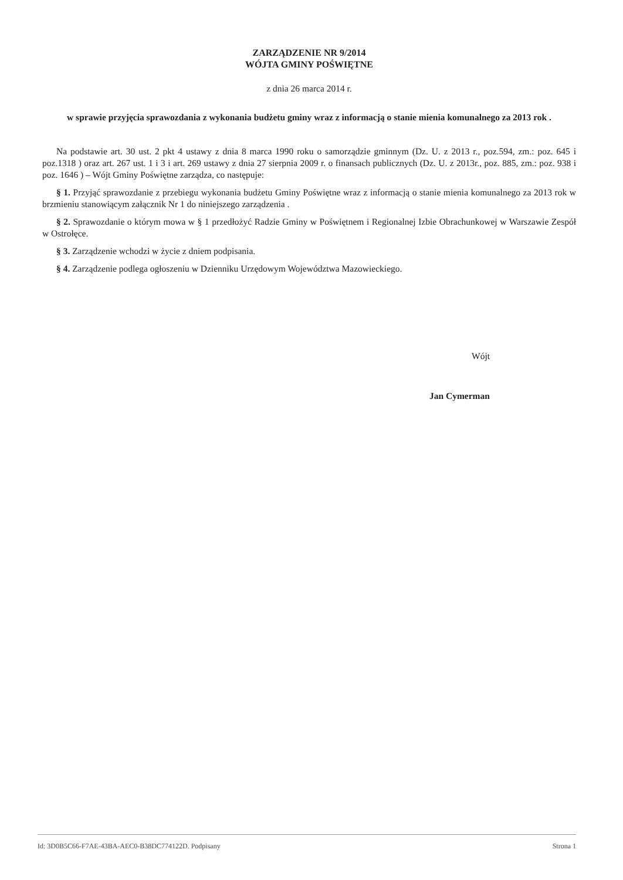ZARZĄDZENIE NR 9/2014
WÓJTA GMINY POŚWIĘTNE
z dnia 26 marca 2014 r.
w sprawie przyjęcia sprawozdania z wykonania budżetu gminy wraz z informacją o stanie mienia komunalnego za 2013 rok .
Na podstawie art. 30 ust. 2 pkt 4 ustawy z dnia 8 marca 1990 roku o samorządzie gminnym (Dz. U. z 2013 r., poz.594, zm.: poz. 645 i poz.1318 ) oraz art. 267 ust. 1 i 3 i art. 269 ustawy z dnia 27 sierpnia 2009 r. o finansach publicznych (Dz. U. z 2013r., poz. 885, zm.: poz. 938 i poz. 1646 ) – Wójt Gminy Poświętne zarządza, co następuje:
§ 1. Przyjąć sprawozdanie z przebiegu wykonania budżetu Gminy Poświętne wraz z informacją o stanie mienia komunalnego za 2013 rok w brzmieniu stanowiącym załącznik Nr 1 do niniejszego zarządzenia .
§ 2. Sprawozdanie o którym mowa w § 1 przedłożyć Radzie Gminy w Poświętnem i Regionalnej Izbie Obrachunkowej w Warszawie Zespół w Ostrołęce.
§ 3. Zarządzenie wchodzi w życie z dniem podpisania.
§ 4. Zarządzenie podlega ogłoszeniu w Dzienniku Urzędowym Województwa Mazowieckiego.
Wójt
Jan Cymerman
Id: 3D0B5C66-F7AE-43BA-AEC0-B38DC774122D. Podpisany Strona 1